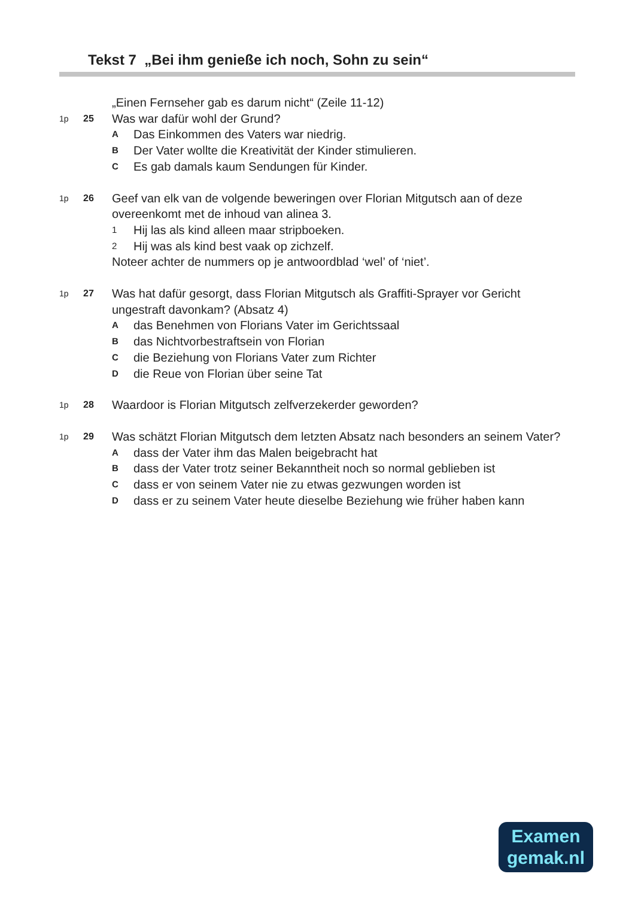Tekst 7 „Bei ihm genieße ich noch, Sohn zu sein“
„Einen Fernseher gab es darum nicht“ (Zeile 11-12)
1p 25
Was war dafür wohl der Grund?
A Das Einkommen des Vaters war niedrig.
B Der Vater wollte die Kreativität der Kinder stimulieren.
C Es gab damals kaum Sendungen für Kinder.
1p 26
Geef van elk van de volgende beweringen over Florian Mitgutsch aan of deze overeenkomt met de inhoud van alinea 3.
1 Hij las als kind alleen maar stripboeken.
2 Hij was als kind best vaak op zichzelf.
Noteer achter de nummers op je antwoordblad ‘wel’ of ‘niet’.
1p 27
Was hat dafür gesorgt, dass Florian Mitgutsch als Graffiti-Sprayer vor Gericht ungestraft davonkam? (Absatz 4)
Adas Benehmen von Florians Vater im Gerichtssaal
Bdas Nichtvorbestraftsein von Florian
Cdie Beziehung von Florians Vater zum Richter
Ddie Reue von Florian über seine Tat
1p 28
Waardoor is Florian Mitgutsch zelfverzekerder geworden?
1p 29
Was schätzt Florian Mitgutsch dem letzten Absatz nach besonders an seinem Vater?
Adass der Vater ihm das Malen beigebracht hat
Bdass der Vater trotz seiner Bekanntheit noch so normal geblieben ist
Cdass er von seinem Vater nie zu etwas gezwungen worden ist
Ddass er zu seinem Vater heute dieselbe Beziehung wie früher haben kann
Examen
gemak.nl